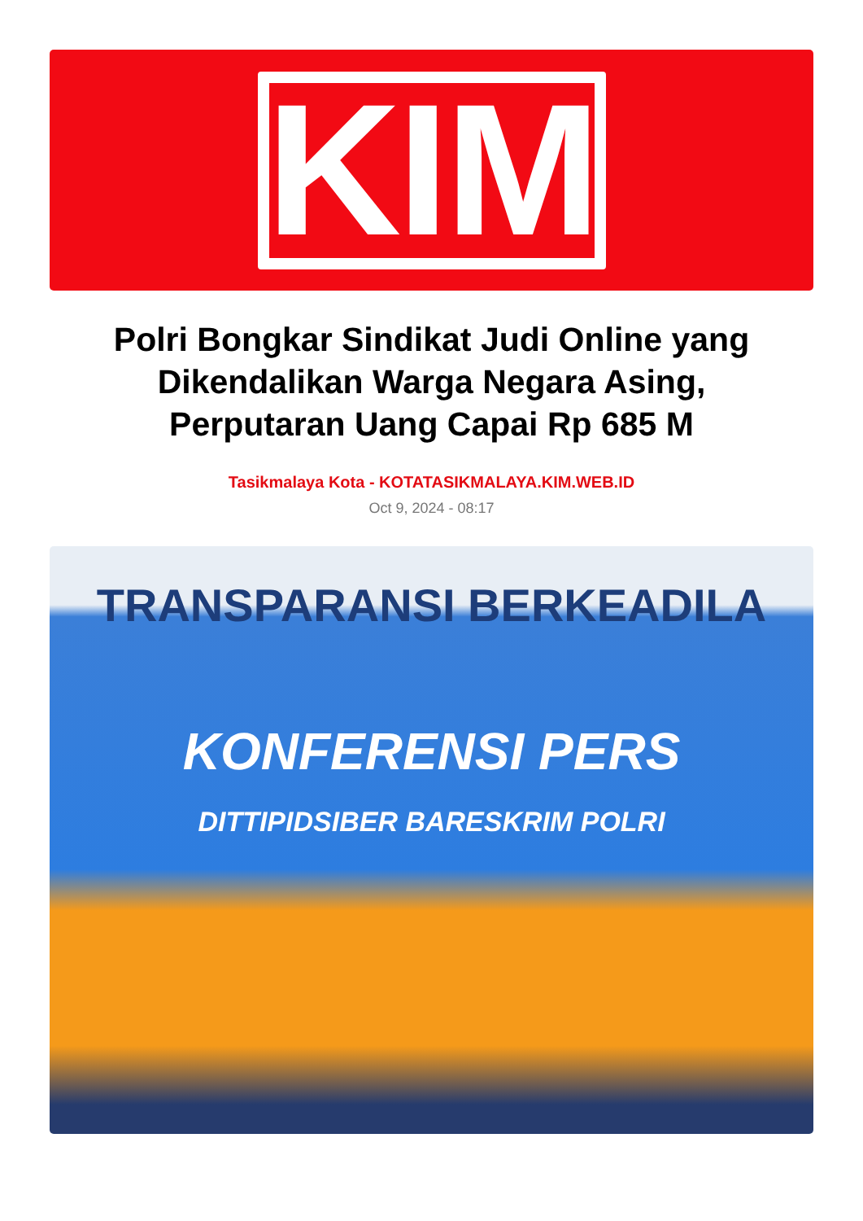KIM
Polri Bongkar Sindikat Judi Online yang Dikendalikan Warga Negara Asing, Perputaran Uang Capai Rp 685 M
Tasikmalaya Kota - KOTATASIKMALAYA.KIM.WEB.ID
Oct 9, 2024 - 08:17
TRANSPARANSI BERKEADILA
KONFERENSI PERS
DITTIPIDSIBER BARESKRIM POLRI